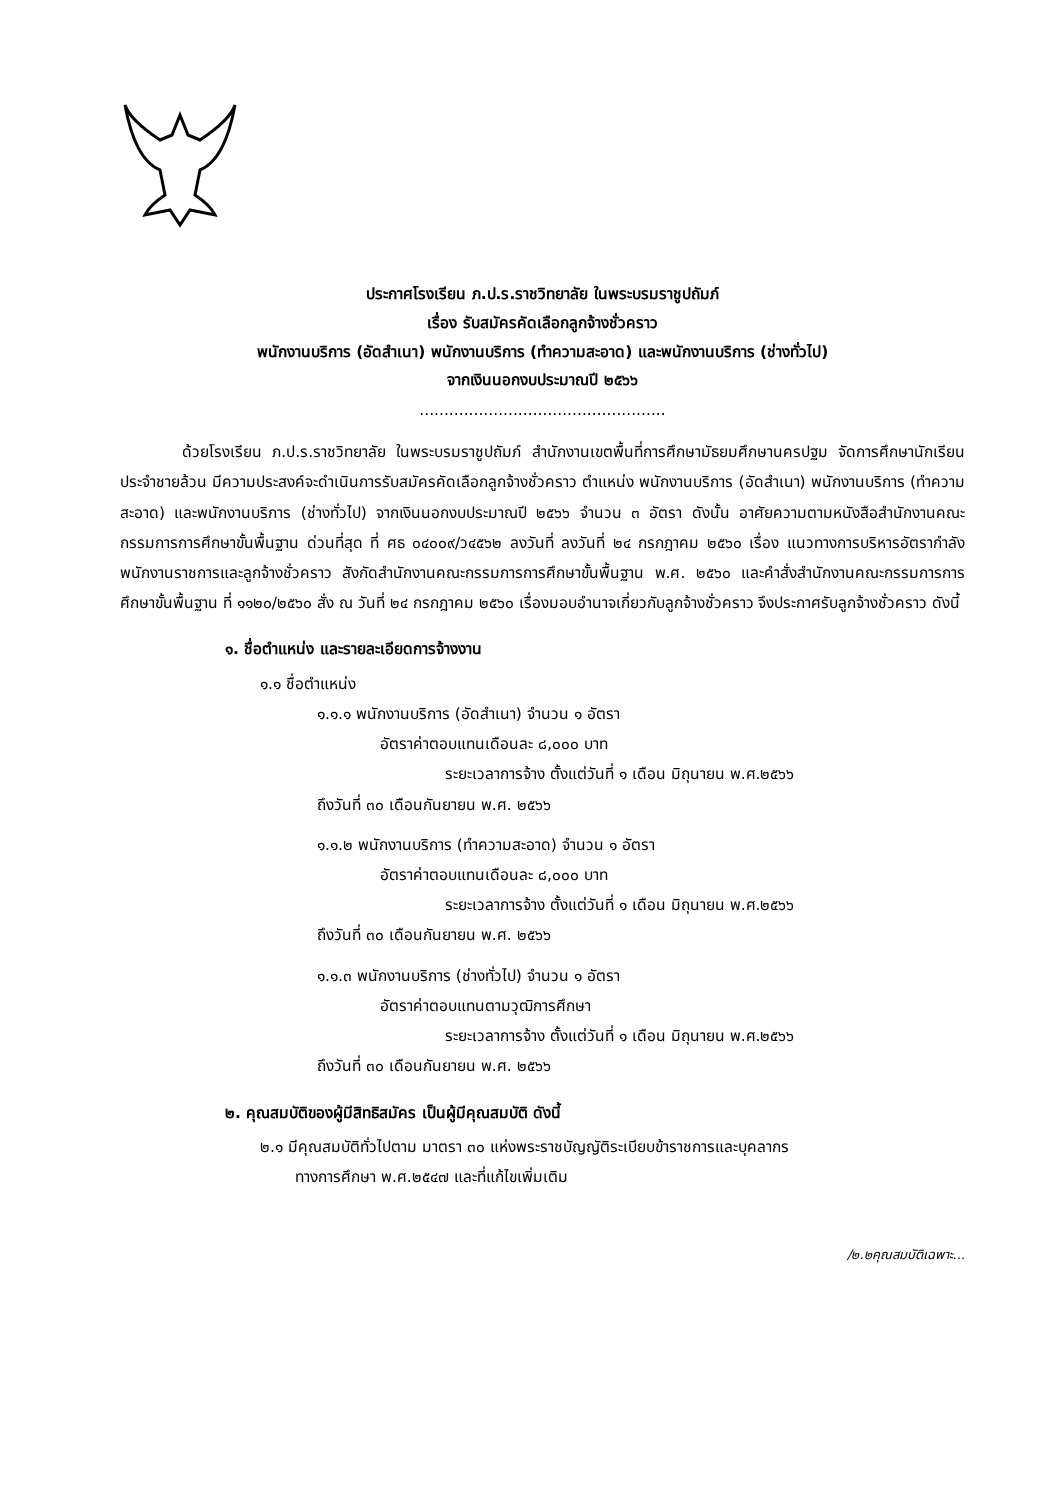ประกาศโรงเรียน ภ.ป.ร.ราชวิทยาลัย ในพระบรมราชูปถัมภ์
เรื่อง รับสมัครคัดเลือกลูกจ้างชั่วคราว
พนักงานบริการ (อัดสำเนา) พนักงานบริการ (ทำความสะอาด) และพนักงานบริการ (ช่างทั่วไป)
จากเงินนอกงบประมาณปี ๒๕๖๖
..................................................
ด้วยโรงเรียน ภ.ป.ร.ราชวิทยาลัย ในพระบรมราชูปถัมภ์ สำนักงานเขตพื้นที่การศึกษามัธยมศึกษานครปฐม จัดการศึกษานักเรียนประจำชายล้วน มีความประสงค์จะดำเนินการรับสมัครคัดเลือกลูกจ้างชั่วคราว ตำแหน่ง พนักงานบริการ (อัดสำเนา) พนักงานบริการ (ทำความสะอาด) และพนักงานบริการ (ช่างทั่วไป) จากเงินนอกงบประมาณปี ๒๕๖๖ จำนวน ๓ อัตรา ดังนั้น อาศัยความตามหนังสือสำนักงานคณะกรรมการการศึกษาขั้นพื้นฐาน ด่วนที่สุด ที่ ศธ ๐๔๐๐๙/ว๔๕๖๒ ลงวันที่ ลงวันที่ ๒๔ กรกฎาคม ๒๕๖๐ เรื่อง แนวทางการบริหารอัตรากำลังพนักงานราชการและลูกจ้างชั่วคราว สังกัดสำนักงานคณะกรรมการการศึกษาขั้นพื้นฐาน พ.ศ. ๒๕๖๐ และคำสั่งสำนักงานคณะกรรมการการศึกษาขั้นพื้นฐาน ที่ ๑๑๒๐/๒๕๖๐ สั่ง ณ วันที่ ๒๔ กรกฎาคม ๒๕๖๐ เรื่องมอบอำนาจเกี่ยวกับลูกจ้างชั่วคราว จึงประกาศรับลูกจ้างชั่วคราว ดังนี้
๑. ชื่อตำแหน่ง และรายละเอียดการจ้างงาน
๑.๑ ชื่อตำแหน่ง
๑.๑.๑ พนักงานบริการ (อัดสำเนา) จำนวน ๑ อัตรา
อัตราค่าตอบแทนเดือนละ ๘,๐๐๐ บาท
ระยะเวลาการจ้าง ตั้งแต่วันที่ ๑ เดือน มิถุนายน พ.ศ.๒๕๖๖
ถึงวันที่ ๓๐ เดือนกันยายน พ.ศ. ๒๕๖๖
๑.๑.๒ พนักงานบริการ (ทำความสะอาด) จำนวน ๑ อัตรา
อัตราค่าตอบแทนเดือนละ ๘,๐๐๐ บาท
ระยะเวลาการจ้าง ตั้งแต่วันที่ ๑ เดือน มิถุนายน พ.ศ.๒๕๖๖
ถึงวันที่ ๓๐ เดือนกันยายน พ.ศ. ๒๕๖๖
๑.๑.๓ พนักงานบริการ (ช่างทั่วไป) จำนวน ๑ อัตรา
อัตราค่าตอบแทนตามวุฒิการศึกษา
ระยะเวลาการจ้าง ตั้งแต่วันที่ ๑ เดือน มิถุนายน พ.ศ.๒๕๖๖
ถึงวันที่ ๓๐ เดือนกันยายน พ.ศ. ๒๕๖๖
๒. คุณสมบัติของผู้มีสิทธิสมัคร เป็นผู้มีคุณสมบัติ ดังนี้
๒.๑ มีคุณสมบัติทั่วไปตาม มาตรา ๓๐ แห่งพระราชบัญญัติระเบียบข้าราชการและบุคลากร
ทางการศึกษา พ.ศ.๒๕๔๗ และที่แก้ไขเพิ่มเติม
/๒.๒คุณสมบัติเฉพาะ...